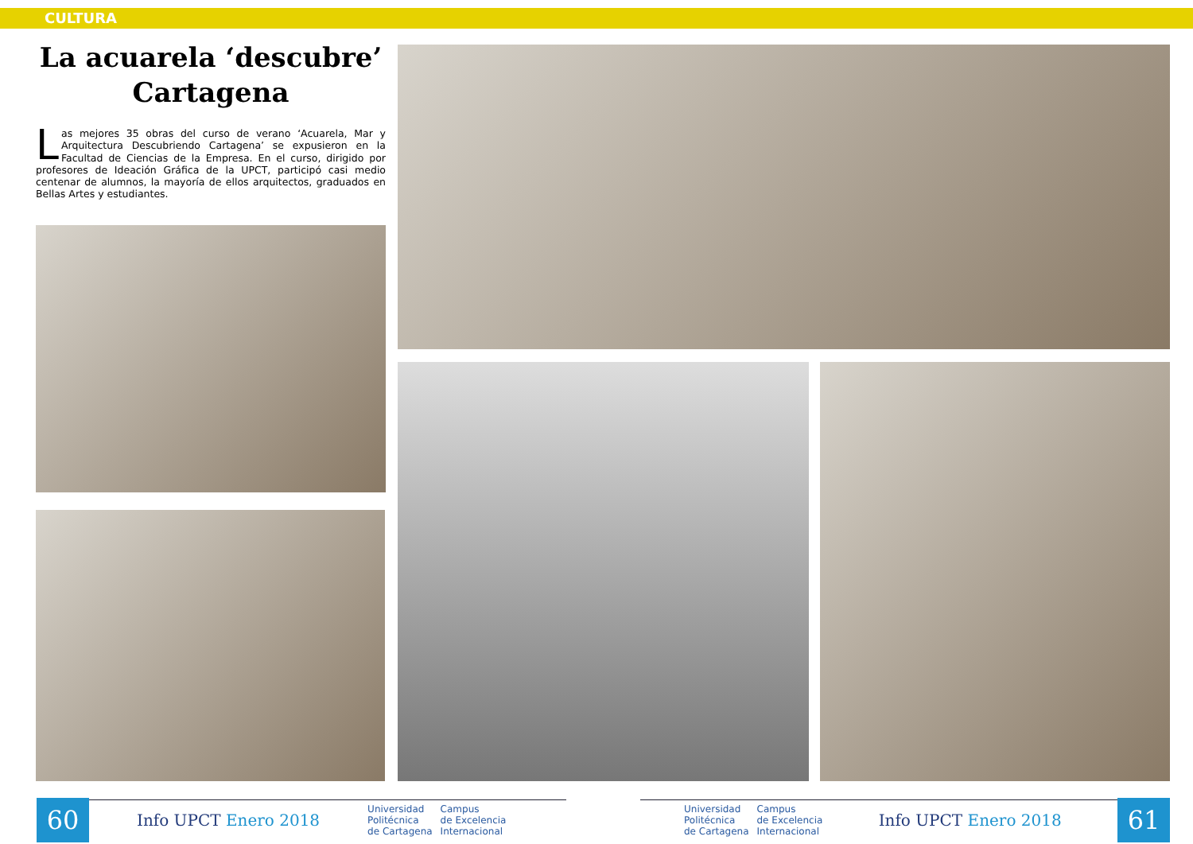CULTURA
La acuarela ‘descubre’ Cartagena
Las mejores 35 obras del curso de verano ‘Acuarela, Mar y Arquitectura Descubriendo Cartagena’ se expusieron en la Facultad de Ciencias de la Empresa. En el curso, dirigido por profesores de Ideación Gráfica de la UPCT, participó casi medio centenar de alumnos, la mayoría de ellos arquitectos, graduados en Bellas Artes y estudiantes.
60
Info UPCT Enero 2018
Universidad
Politécnica
de Cartagena
Campus
de Excelencia
Internacional
Universidad
Politécnica
de Cartagena
Campus
de Excelencia
Internacional
Info UPCT Enero 2018
61